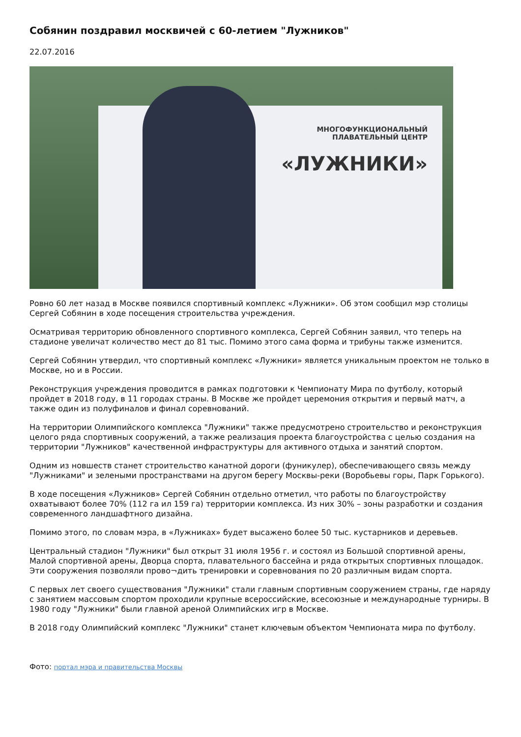Собянин поздравил москвичей с 60-летием "Лужников"
22.07.2016
МНОГОФУНКЦИОНАЛЬНЫЙ
ПЛАВАТЕЛЬНЫЙ ЦЕНТР
«ЛУЖНИКИ»
Ровно 60 лет назад в Москве появился спортивный комплекс «Лужники». Об этом сообщил мэр столицы Сергей Собянин в ходе посещения строительства учреждения.
Осматривая территорию обновленного спортивного комплекса, Сергей Собянин заявил, что теперь на стадионе увеличат количество мест до 81 тыс. Помимо этого сама форма и трибуны также изменится.
Сергей Собянин утвердил, что спортивный комплекс «Лужники» является уникальным проектом не только в Москве, но и в России.
Реконструкция учреждения проводится в рамках подготовки к Чемпионату Мира по футболу, который пройдет в 2018 году, в 11 городах страны. В Москве же пройдет церемония открытия и первый матч, а также один из полуфиналов и финал соревнований.
На территории Олимпийского комплекса "Лужники" также предусмотрено строительство и реконструкция целого ряда спортивных сооружений, а также реализация проекта благоустройства с целью создания на территории "Лужников" качественной инфраструктуры для активного отдыха и занятий спортом.
Одним из новшеств станет строительство канатной дороги (фуникулер), обеспечивающего связь между "Лужниками" и зелеными пространствами на другом берегу Москвы-реки (Воробьевы горы, Парк Горького).
В ходе посещения «Лужников» Сергей Собянин отдельно отметил, что работы по благоустройству охватывают более 70% (112 га ил 159 га) территории комплекса. Из них 30% – зоны разработки и создания современного ландшафтного дизайна.
Помимо этого, по словам мэра, в «Лужниках» будет высажено более 50 тыс. кустарников и деревьев.
Центральный стадион "Лужники" был открыт 31 июля 1956 г. и состоял из Большой спортивной арены, Малой спортивной арены, Дворца спорта, плавательного бассейна и ряда открытых спортивных площадок. Эти сооружения позволяли прово¬дить тренировки и соревнования по 20 различным видам спорта.
С первых лет своего существования "Лужники" стали главным спортивным сооружением страны, где наряду с занятием массовым спортом проходили крупные всероссийские, всесоюзные и международные турниры. В 1980 году "Лужники" были главной ареной Олимпийских игр в Москве.
В 2018 году Олимпийский комплекс "Лужники" станет ключевым объектом Чемпионата мира по футболу.
Фото: портал мэра и правительства Москвы